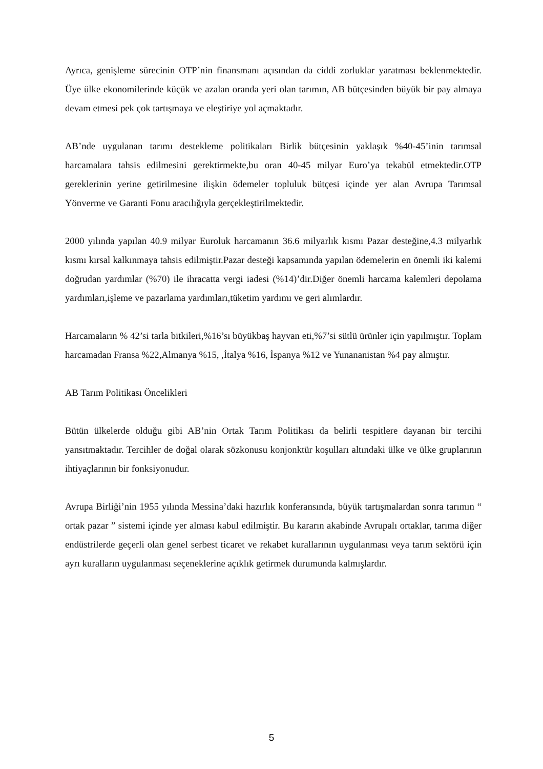Ayrıca, genişleme sürecinin OTP’nin finansmanı açısından da ciddi zorluklar yaratması beklenmektedir. Üye ülke ekonomilerinde küçük ve azalan oranda yeri olan tarımın, AB bütçesinden büyük bir pay almaya devam etmesi pek çok tartışmaya ve eleştiriye yol açmaktadır.
AB’nde uygulanan tarımı destekleme politikaları Birlik bütçesinin yaklaşık %40-45’inin tarımsal harcamalara tahsis edilmesini gerektirmekte,bu oran 40-45 milyar Euro’ya tekabül etmektedir.OTP gereklerinin yerine getirilmesine ilişkin ödemeler topluluk bütçesi içinde yer alan Avrupa Tarımsal Yönverme ve Garanti Fonu aracılığıyla gerçekleştirilmektedir.
2000 yılında yapılan 40.9 milyar Euroluk harcamanın 36.6 milyarlık kısmı Pazar desteğine,4.3 milyarlık kısmı kırsal kalkınmaya tahsis edilmiştir.Pazar desteği kapsamında yapılan ödemelerin en önemli iki kalemi doğrudan yardımlar (%70) ile ihracatta vergi iadesi (%14)’dir.Diğer önemli harcama kalemleri depolama yardımları,işleme ve pazarlama yardımları,tüketim yardımı ve geri alımlardır.
Harcamaların % 42’si tarla bitkileri,%16’sı büyükbaş hayvan eti,%7’si sütlü ürünler için yapılmıştır. Toplam harcamadan Fransa %22,Almanya %15, ,İtalya %16, İspanya %12 ve Yunananistan %4 pay almıştır.
AB Tarım Politikası Öncelikleri
Bütün ülkelerde olduğu gibi AB’nin Ortak Tarım Politikası da belirli tespitlere dayanan bir tercihi yansıtmaktadır. Tercihler de doğal olarak sözkonusu konjonktür koşulları altındaki ülke ve ülke gruplarının ihtiyaçlarının bir fonksiyonudur.
Avrupa Birliği’nin 1955 yılında Messina’daki hazırlık konferansında, büyük tartışmalardan sonra tarımın “ ortak pazar ” sistemi içinde yer alması kabul edilmiştir. Bu kararın akabinde Avrupalı ortaklar, tarıma diğer endüstrilerde geçerli olan genel serbest ticaret ve rekabet kurallarının uygulanması veya tarım sektörü için ayrı kuralların uygulanması seçeneklerine açıklık getirmek durumunda kalmışlardır.
5